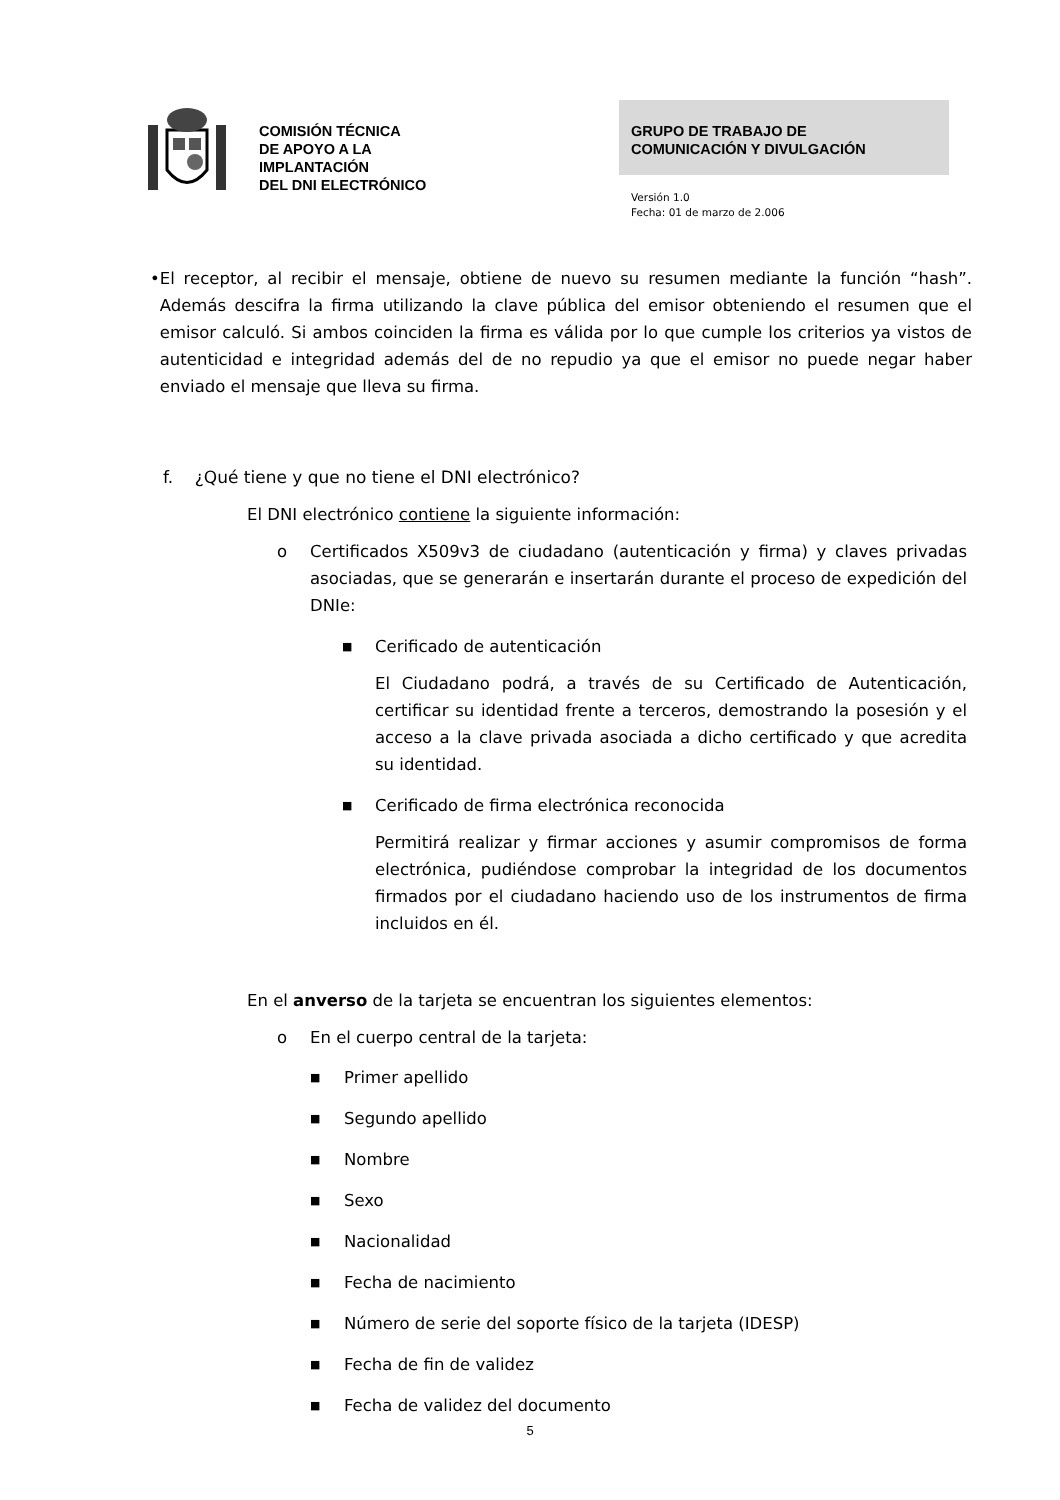COMISIÓN TÉCNICA
DE APOYO A LA
IMPLANTACIÓN
DEL DNI ELECTRÓNICO
GRUPO DE TRABAJO DE
COMUNICACIÓN Y DIVULGACIÓN
Versión 1.0
Fecha: 01 de marzo de 2.006
• El receptor, al recibir el mensaje, obtiene de nuevo su resumen mediante la función “hash”. Además descifra la firma utilizando la clave pública del emisor obteniendo el resumen que el emisor calculó. Si ambos coinciden la firma es válida por lo que cumple los criterios ya vistos de autenticidad e integridad además del de no repudio ya que el emisor no puede negar haber enviado el mensaje que lleva su firma.
f. ¿Qué tiene y que no tiene el DNI electrónico?
El DNI electrónico contiene la siguiente información:
o Certificados X509v3 de ciudadano (autenticación y firma) y claves privadas asociadas, que se generarán e insertarán durante el proceso de expedición del DNIe:
■
Cerificado de autenticación
El Ciudadano podrá, a través de su Certificado de Autenticación, certificar su identidad frente a terceros, demostrando la posesión y el acceso a la clave privada asociada a dicho certificado y que acredita su identidad.
■
Cerificado de firma electrónica reconocida
Permitirá realizar y firmar acciones y asumir compromisos de forma electrónica, pudiéndose comprobar la integridad de los documentos firmados por el ciudadano haciendo uso de los instrumentos de firma incluidos en él.
En el anverso de la tarjeta se encuentran los siguientes elementos:
o En el cuerpo central de la tarjeta:
■
Primer apellido
■
Segundo apellido
■
Nombre
■
Sexo
■
Nacionalidad
■
Fecha de nacimiento
■
Número de serie del soporte físico de la tarjeta (IDESP)
■
Fecha de fin de validez
■
Fecha de validez del documento
5